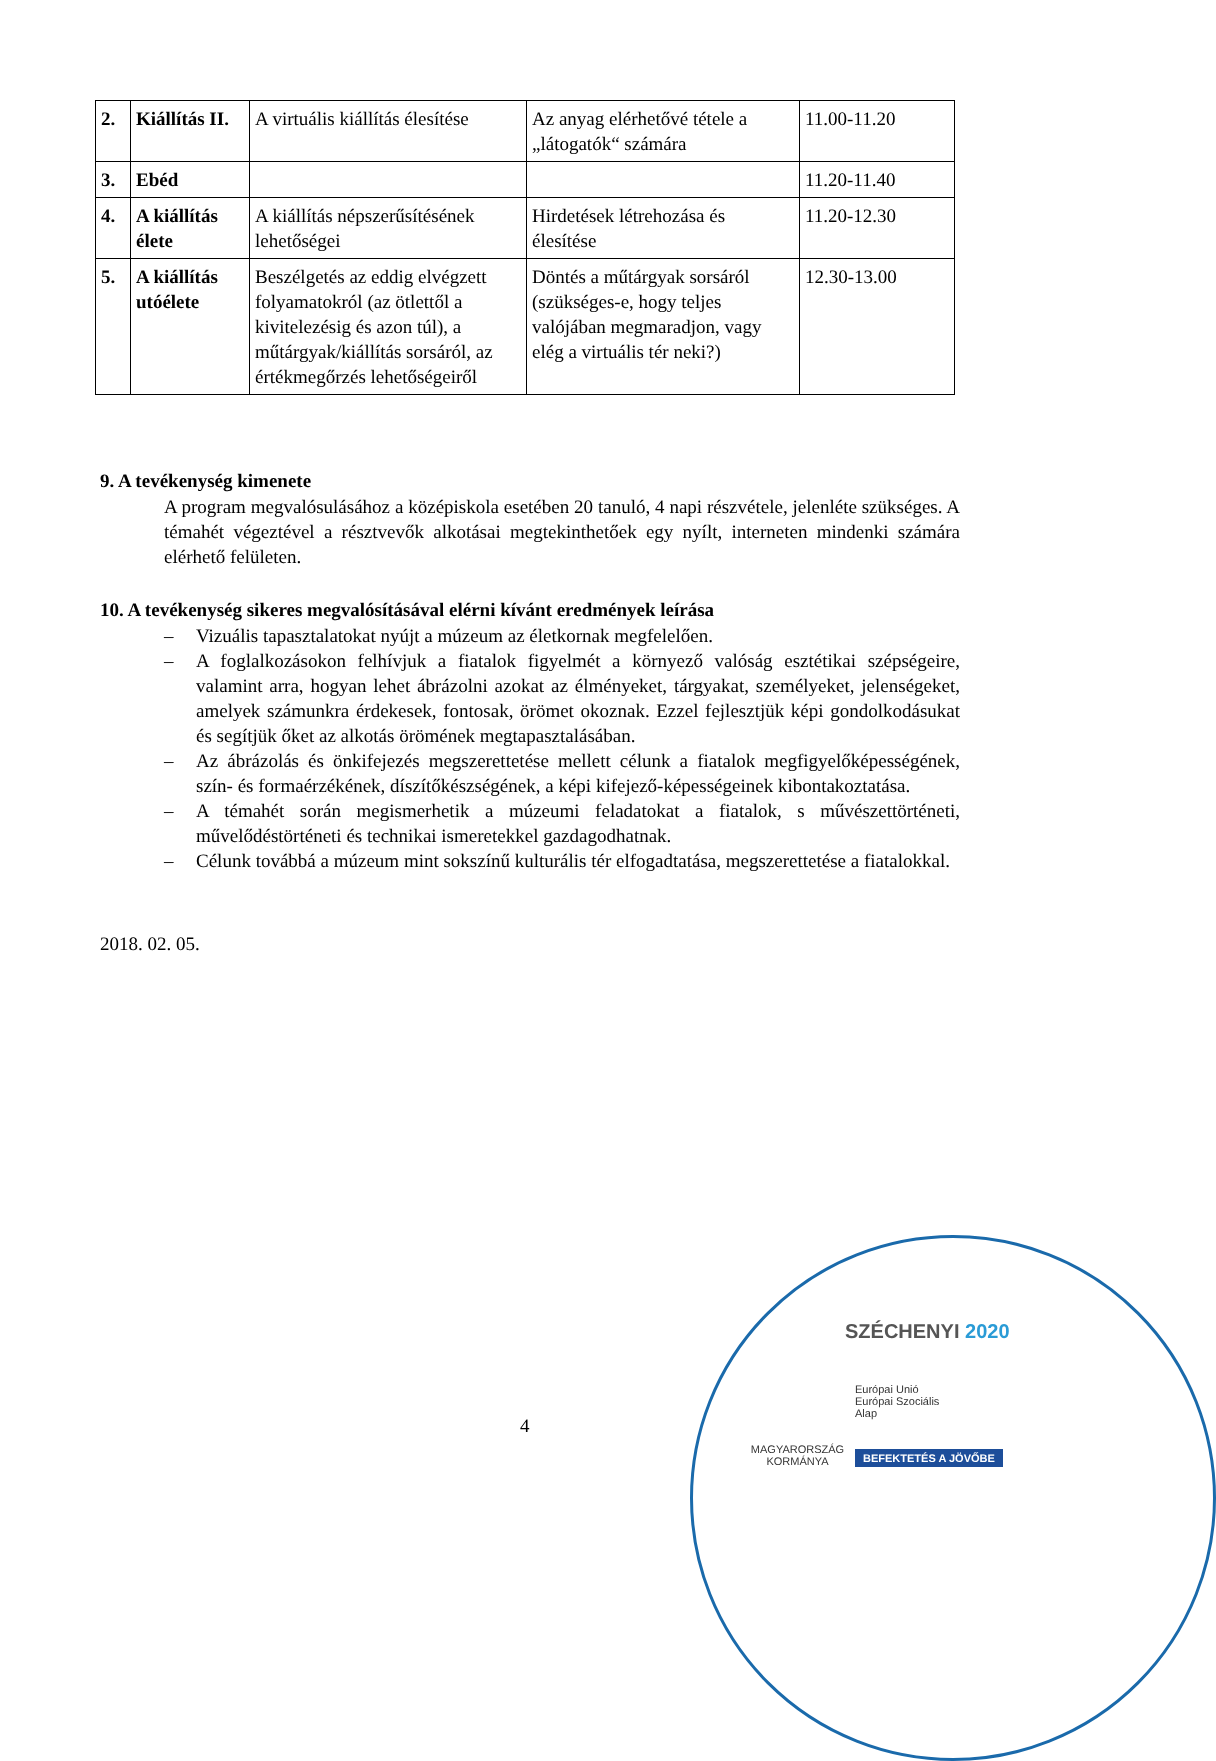| 2. | Kiállítás II. | A virtuális kiállítás élesítése | Az anyag elérhetővé tétele a „látogatók“ számára | 11.00-11.20 |
| 3. | Ebéd | | | 11.20-11.40 |
| 4. | A kiállítás élete | A kiállítás népszerűsítésének lehetőségei | Hirdetések létrehozása és élesítése | 11.20-12.30 |
| 5. | A kiállítás utóélete | Beszélgetés az eddig elvégzett folyamatokról (az ötlettől a kivitelezésig és azon túl), a műtárgyak/kiállítás sorsáról, az értékmegőrzés lehetőségeiről | Döntés a műtárgyak sorsáról (szükséges-e, hogy teljes valójában megmaradjon, vagy elég a virtuális tér neki?) | 12.30-13.00 |
9. A tevékenység kimenete
A program megvalósulásához a középiskola esetében 20 tanuló, 4 napi részvétele, jelenléte szükséges. A témahét végeztével a résztvevők alkotásai megtekinthetőek egy nyílt, interneten mindenki számára elérhető felületen.
10. A tevékenység sikeres megvalósításával elérni kívánt eredmények leírása
– Vizuális tapasztalatokat nyújt a múzeum az életkornak megfelelően.
– A foglalkozásokon felhívjuk a fiatalok figyelmét a környező valóság esztétikai szépségeire, valamint arra, hogyan lehet ábrázolni azokat az élményeket, tárgyakat, személyeket, jelenségeket, amelyek számunkra érdekesek, fontosak, örömet okoznak. Ezzel fejlesztjük képi gondolkodásukat és segítjük őket az alkotás örömének megtapasztalásában.
– Az ábrázolás és önkifejezés megszerettetése mellett célunk a fiatalok megfigyelőképességének, szín- és formaérzékének, díszítőkészségének, a képi kifejező-képességeinek kibontakoztatása.
– A témahét során megismerhetik a múzeumi feladatokat a fiatalok, s művészettörténeti, művelődéstörténeti és technikai ismeretekkel gazdagodhatnak.
– Célunk továbbá a múzeum mint sokszínű kulturális tér elfogadtatása, megszerettetése a fiatalokkal.
2018. 02. 05.
4
SZÉCHENYI 2020
MAGYARORSZÁG KORMÁNYA
Európai Unió
Európai Szociális
Alap
BEFEKTETÉS A JÖVŐBE